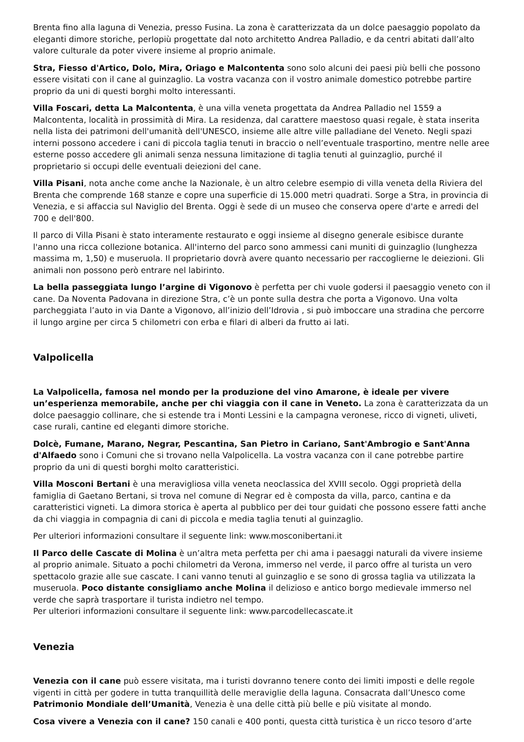Brenta fino alla laguna di Venezia, presso Fusina. La zona è caratterizzata da un dolce paesaggio popolato da eleganti dimore storiche, perlopiù progettate dal noto architetto Andrea Palladio, e da centri abitati dall’alto valore culturale da poter vivere insieme al proprio animale.
Stra, Fiesso d'Artico, Dolo, Mira, Oriago e Malcontenta sono solo alcuni dei paesi più belli che possono essere visitati con il cane al guinzaglio. La vostra vacanza con il vostro animale domestico potrebbe partire proprio da uni di questi borghi molto interessanti.
Villa Foscari, detta La Malcontenta, è una villa veneta progettata da Andrea Palladio nel 1559 a Malcontenta, località in prossimità di Mira. La residenza, dal carattere maestoso quasi regale, è stata inserita nella lista dei patrimoni dell'umanità dell'UNESCO, insieme alle altre ville palladiane del Veneto. Negli spazi interni possono accedere i cani di piccola taglia tenuti in braccio o nell’eventuale trasportino, mentre nelle aree esterne posso accedere gli animali senza nessuna limitazione di taglia tenuti al guinzaglio, purché il proprietario si occupi delle eventuali deiezioni del cane.
Villa Pisani, nota anche come anche la Nazionale, è un altro celebre esempio di villa veneta della Riviera del Brenta che comprende 168 stanze e copre una superficie di 15.000 metri quadrati. Sorge a Stra, in provincia di Venezia, e si affaccia sul Naviglio del Brenta. Oggi è sede di un museo che conserva opere d'arte e arredi del 700 e dell'800.
Il parco di Villa Pisani è stato interamente restaurato e oggi insieme al disegno generale esibisce durante l'anno una ricca collezione botanica. All'interno del parco sono ammessi cani muniti di guinzaglio (lunghezza massima m, 1,50) e museruola. Il proprietario dovrà avere quanto necessario per raccoglierne le deiezioni. Gli animali non possono però entrare nel labirinto.
La bella passeggiata lungo l’argine di Vigonovo è perfetta per chi vuole godersi il paesaggio veneto con il cane. Da Noventa Padovana in direzione Stra, c’è un ponte sulla destra che porta a Vigonovo. Una volta parcheggiata l’auto in via Dante a Vigonovo, all’inizio dell’Idrovia , si può imboccare una stradina che percorre il lungo argine per circa 5 chilometri con erba e filari di alberi da frutto ai lati.
Valpolicella
La Valpolicella, famosa nel mondo per la produzione del vino Amarone, è ideale per vivere un’esperienza memorabile, anche per chi viaggia con il cane in Veneto. La zona è caratterizzata da un dolce paesaggio collinare, che si estende tra i Monti Lessini e la campagna veronese, ricco di vigneti, uliveti, case rurali, cantine ed eleganti dimore storiche.
Dolcè, Fumane, Marano, Negrar, Pescantina, San Pietro in Cariano, Sant'Ambrogio e Sant'Anna d'Alfaedo sono i Comuni che si trovano nella Valpolicella. La vostra vacanza con il cane potrebbe partire proprio da uni di questi borghi molto caratteristici.
Villa Mosconi Bertani è una meravigliosa villa veneta neoclassica del XVIII secolo. Oggi proprietà della famiglia di Gaetano Bertani, si trova nel comune di Negrar ed è composta da villa, parco, cantina e da caratteristici vigneti. La dimora storica è aperta al pubblico per dei tour guidati che possono essere fatti anche da chi viaggia in compagnia di cani di piccola e media taglia tenuti al guinzaglio.
Per ulteriori informazioni consultare il seguente link: www.mosconibertani.it
Il Parco delle Cascate di Molina è un’altra meta perfetta per chi ama i paesaggi naturali da vivere insieme al proprio animale. Situato a pochi chilometri da Verona, immerso nel verde, il parco offre al turista un vero spettacolo grazie alle sue cascate. I cani vanno tenuti al guinzaglio e se sono di grossa taglia va utilizzata la museruola. Poco distante consigliamo anche Molina il delizioso e antico borgo medievale immerso nel verde che saprà trasportare il turista indietro nel tempo.
Per ulteriori informazioni consultare il seguente link: www.parcodellecascate.it
Venezia
Venezia con il cane può essere visitata, ma i turisti dovranno tenere conto dei limiti imposti e delle regole vigenti in città per godere in tutta tranquillità delle meraviglie della laguna. Consacrata dall’Unesco come Patrimonio Mondiale dell’Umanità, Venezia è una delle città più belle e più visitate al mondo.
Cosa vivere a Venezia con il cane? 150 canali e 400 ponti, questa città turistica è un ricco tesoro d’arte